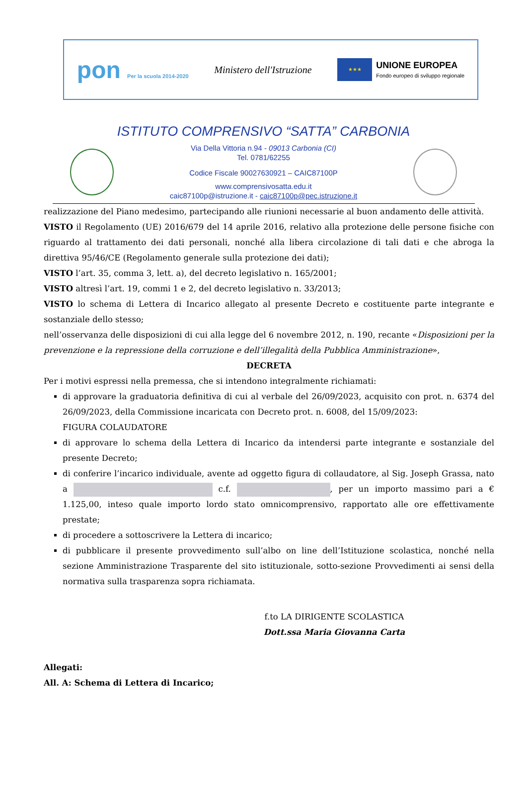pon Per la scuola 2014-2020
Ministero dell'Istruzione
★★★
UNIONE EUROPEA
Fondo europeo di sviluppo regionale
ISTITUTO COMPRENSIVO “SATTA” CARBONIA
Via Della Vittoria n.94 - 09013 Carbonia (CI)
Tel. 0781/62255
Codice Fiscale 90027630921 – CAIC87100P
www.comprensivosatta.edu.it
caic87100p@istruzione.it - caic87100p@pec.istruzione.it
realizzazione del Piano medesimo, partecipando alle riunioni necessarie al buon andamento delle attività.
VISTO il Regolamento (UE) 2016/679 del 14 aprile 2016, relativo alla protezione delle persone fisiche con riguardo al trattamento dei dati personali, nonché alla libera circolazione di tali dati e che abroga la direttiva 95/46/CE (Regolamento generale sulla protezione dei dati);
VISTO l’art. 35, comma 3, lett. a), del decreto legislativo n. 165/2001;
VISTO altresì l’art. 19, commi 1 e 2, del decreto legislativo n. 33/2013;
VISTO lo schema di Lettera di Incarico allegato al presente Decreto e costituente parte integrante e sostanziale dello stesso;
nell’osservanza delle disposizioni di cui alla legge del 6 novembre 2012, n. 190, recante «Disposizioni per la prevenzione e la repressione della corruzione e dell’illegalità della Pubblica Amministrazione»,
DECRETA
Per i motivi espressi nella premessa, che si intendono integralmente richiamati:
di approvare la graduatoria definitiva di cui al verbale del 26/09/2023, acquisito con prot. n. 6374 del 26/09/2023, della Commissione incaricata con Decreto prot. n. 6008, del 15/09/2023:
FIGURA COLAUDATORE
di approvare lo schema della Lettera di Incarico da intendersi parte integrante e sostanziale del presente Decreto;
di conferire l’incarico individuale, avente ad oggetto figura di collaudatore, al Sig. Joseph Grassa, nato a c.f. , per un importo massimo pari a € 1.125,00, inteso quale importo lordo stato omnicomprensivo, rapportato alle ore effettivamente prestate;
di procedere a sottoscrivere la Lettera di incarico;
di pubblicare il presente provvedimento sull’albo on line dell’Istituzione scolastica, nonché nella sezione Amministrazione Trasparente del sito istituzionale, sotto-sezione Provvedimenti ai sensi della normativa sulla trasparenza sopra richiamata.
f.to LA DIRIGENTE SCOLASTICA
Dott.ssa Maria Giovanna Carta
Allegati:
All. A: Schema di Lettera di Incarico;